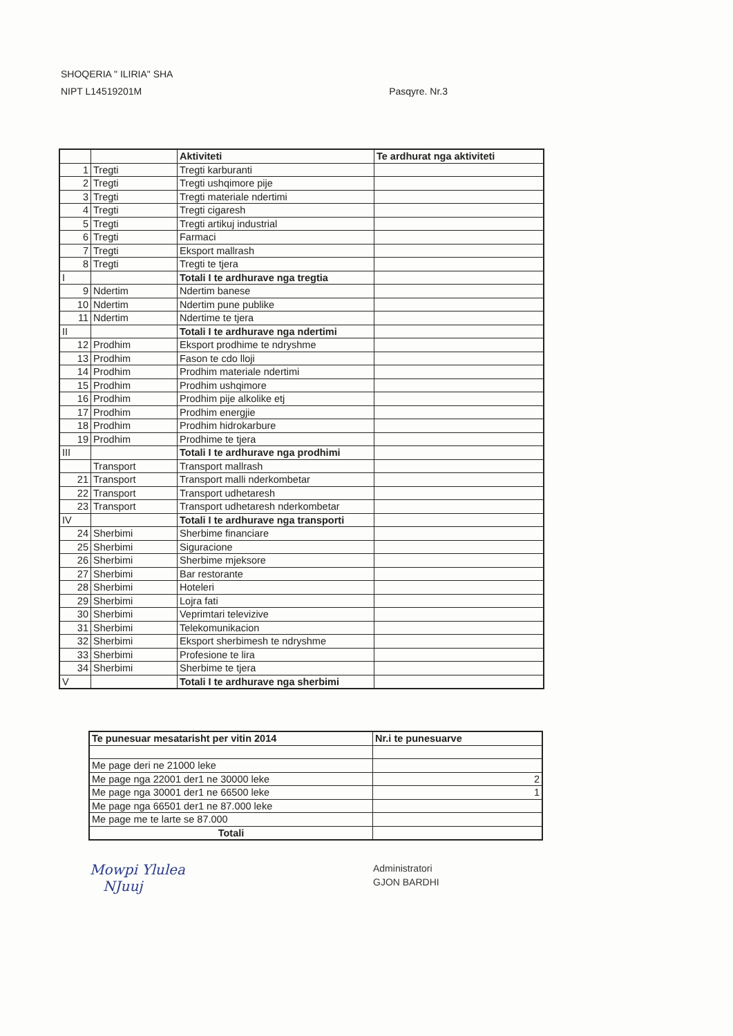SHOQERIA " ILIRIA" SHA
NIPT L14519201M Pasqyre. Nr.3
| | | Aktiviteti | Te ardhurat nga aktiviteti |
| --- | --- | --- | --- |
| 1 | Tregti | Tregti karburanti | |
| 2 | Tregti | Tregti ushqimore pije | |
| 3 | Tregti | Tregti materiale ndertimi | |
| 4 | Tregti | Tregti cigaresh | |
| 5 | Tregti | Tregti artikuj industrial | |
| 6 | Tregti | Farmaci | |
| 7 | Tregti | Eksport mallrash | |
| 8 | Tregti | Tregti te tjera | |
| I | | Totali I te ardhurave nga tregtia | |
| 9 | Ndertim | Ndertim banese | |
| 10 | Ndertim | Ndertim pune publike | |
| 11 | Ndertim | Ndertime te tjera | |
| II | | Totali I te ardhurave nga ndertimi | |
| 12 | Prodhim | Eksport prodhime te ndryshme | |
| 13 | Prodhim | Fason te cdo lloji | |
| 14 | Prodhim | Prodhim materiale ndertimi | |
| 15 | Prodhim | Prodhim ushqimore | |
| 16 | Prodhim | Prodhim pije alkolike etj | |
| 17 | Prodhim | Prodhim energjie | |
| 18 | Prodhim | Prodhim hidrokarbure | |
| 19 | Prodhim | Prodhime te tjera | |
| III | | Totali I te ardhurave nga prodhimi | |
| | Transport | Transport mallrash | |
| 21 | Transport | Transport malli nderkombetar | |
| 22 | Transport | Transport udhetaresh | |
| 23 | Transport | Transport udhetaresh nderkombetar | |
| IV | | Totali I te ardhurave nga transporti | |
| 24 | Sherbimi | Sherbime financiare | |
| 25 | Sherbimi | Siguracione | |
| 26 | Sherbimi | Sherbime mjeksore | |
| 27 | Sherbimi | Bar restorante | |
| 28 | Sherbimi | Hoteleri | |
| 29 | Sherbimi | Lojra fati | |
| 30 | Sherbimi | Veprimtari televizive | |
| 31 | Sherbimi | Telekomunikacion | |
| 32 | Sherbimi | Eksport sherbimesh te ndryshme | |
| 33 | Sherbimi | Profesione te lira | |
| 34 | Sherbimi | Sherbime te tjera | |
| V | | Totali I te ardhurave nga sherbimi | |
| Te punesuar mesatarisht per vitin 2014 | Nr.i te punesuarve |
| --- | --- |
| Me page deri ne 21000 leke | |
| Me page nga 22001 der1 ne 30000 leke | 2 |
| Me page nga 30001 der1 ne 66500 leke | 1 |
| Me page nga 66501 der1 ne 87.000 leke | |
| Me page me te larte se 87.000 | |
| Totali | |
Mowpi Ylulea
NJuuj
Administratori
GJON BARDHI